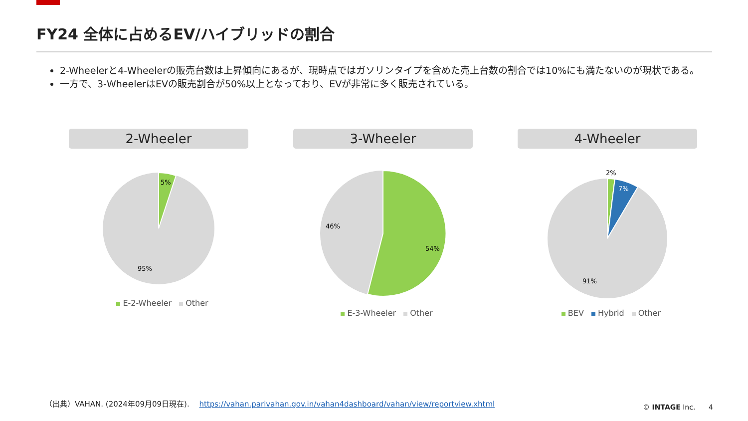FY24 全体に占めるEV/ハイブリッドの割合
2-Wheelerと4-Wheelerの販売台数は上昇傾向にあるが、現時点ではガソリンタイプを含めた売上台数の割合では10%にも満たないのが現状である。
一方で、3-WheelerはEVの販売割合が50%以上となっており、EVが非常に多く販売されている。
2-Wheeler
5%
95%
E-2-Wheeler Other
3-Wheeler
46%
54%
E-3-Wheeler Other
4-Wheeler
2%
7%
91%
BEV Hybrid Other
（出典）VAHAN. (2024年09月09日現在). https://vahan.parivahan.gov.in/vahan4dashboard/vahan/view/reportview.xhtml
© INTAGE Inc. 4